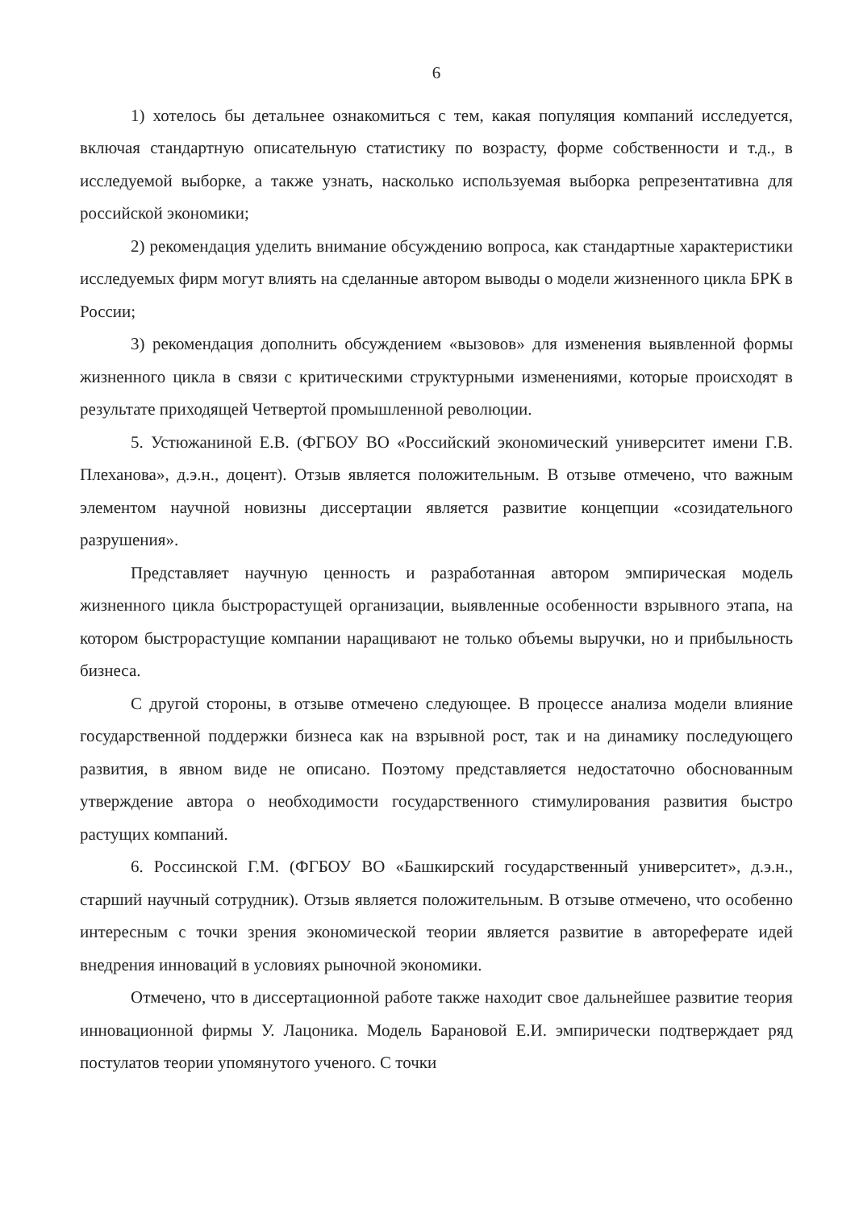6
1) хотелось бы детальнее ознакомиться с тем, какая популяция компаний исследуется, включая стандартную описательную статистику по возрасту, форме собственности и т.д., в исследуемой выборке, а также узнать, насколько используемая выборка репрезентативна для российской экономики;
2) рекомендация уделить внимание обсуждению вопроса, как стандартные характеристики исследуемых фирм могут влиять на сделанные автором выводы о модели жизненного цикла БРК в России;
3) рекомендация дополнить обсуждением «вызовов» для изменения выявленной формы жизненного цикла в связи с критическими структурными изменениями, которые происходят в результате приходящей Четвертой промышленной революции.
5. Устюжаниной Е.В. (ФГБОУ ВО «Российский экономический университет имени Г.В. Плеханова», д.э.н., доцент). Отзыв является положительным. В отзыве отмечено, что важным элементом научной новизны диссертации является развитие концепции «созидательного разрушения».
Представляет научную ценность и разработанная автором эмпирическая модель жизненного цикла быстрорастущей организации, выявленные особенности взрывного этапа, на котором быстрорастущие компании наращивают не только объемы выручки, но и прибыльность бизнеса.
С другой стороны, в отзыве отмечено следующее. В процессе анализа модели влияние государственной поддержки бизнеса как на взрывной рост, так и на динамику последующего развития, в явном виде не описано. Поэтому представляется недостаточно обоснованным утверждение автора о необходимости государственного стимулирования развития быстро растущих компаний.
6. Россинской Г.М. (ФГБОУ ВО «Башкирский государственный университет», д.э.н., старший научный сотрудник). Отзыв является положительным. В отзыве отмечено, что особенно интересным с точки зрения экономической теории является развитие в автореферате идей внедрения инноваций в условиях рыночной экономики.
Отмечено, что в диссертационной работе также находит свое дальнейшее развитие теория инновационной фирмы У. Лацоника. Модель Барановой Е.И. эмпирически подтверждает ряд постулатов теории упомянутого ученого. С точки